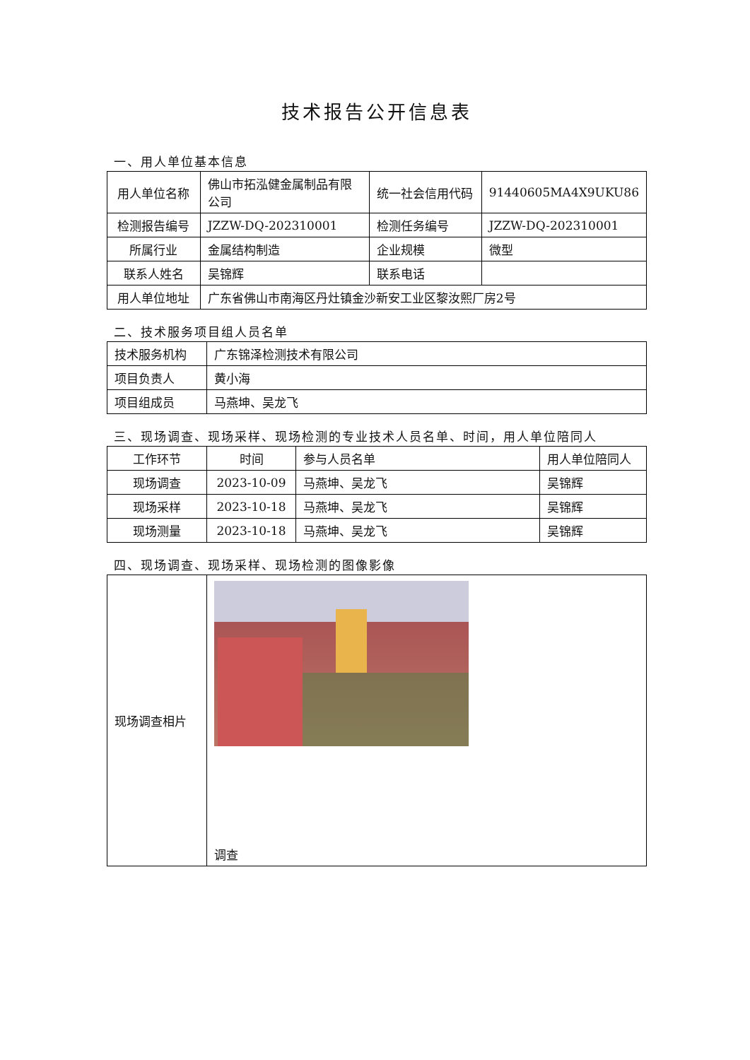技术报告公开信息表
一、用人单位基本信息
| 用人单位名称 | 佛山市拓泓健金属制品有限公司 | 统一社会信用代码 | 91440605MA4X9UKU86 |
| 检测报告编号 | JZZW-DQ-202310001 | 检测任务编号 | JZZW-DQ-202310001 |
| 所属行业 | 金属结构制造 | 企业规模 | 微型 |
| 联系人姓名 | 吴锦辉 | 联系电话 | |
| 用人单位地址 | 广东省佛山市南海区丹灶镇金沙新安工业区黎汝熙厂房2号 | | |
二、技术服务项目组人员名单
| 技术服务机构 | 广东锦泽检测技术有限公司 |
| 项目负责人 | 黄小海 |
| 项目组成员 | 马燕坤、吴龙飞 |
三、现场调查、现场采样、现场检测的专业技术人员名单、时间，用人单位陪同人
| 工作环节 | 时间 | 参与人员名单 | 用人单位陪同人 |
| --- | --- | --- | --- |
| 现场调查 | 2023-10-09 | 马燕坤、吴龙飞 | 吴锦辉 |
| 现场采样 | 2023-10-18 | 马燕坤、吴龙飞 | 吴锦辉 |
| 现场测量 | 2023-10-18 | 马燕坤、吴龙飞 | 吴锦辉 |
四、现场调查、现场采样、现场检测的图像影像
| 现场调查相片 | 调查 |